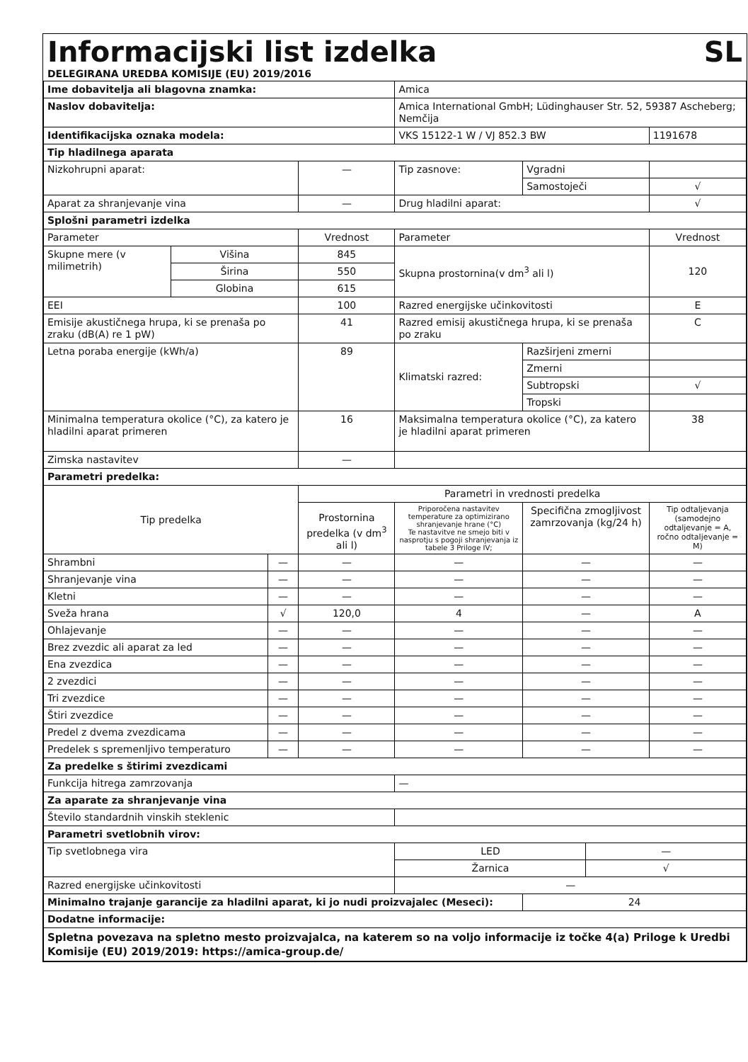Informacijski list izdelka SL
DELEGIRANA UREDBA KOMISIJE (EU) 2019/2016
| Ime dobavitelja ali blagovna znamka: | | | | Amica | | | |
| Naslov dobavitelja: | | | | Amica International GmbH; Lüdinghauser Str. 52, 59387 Ascheberg; Nemčija | | | |
| Identifikacijska oznaka modela: | | | | VKS 15122-1 W / VJ 852.3 BW | | | 1191678 |
| Tip hladilnega aparata | | | | | | | |
| Nizkohrupni aparat: | | | — | Tip zasnove: | Vgradni | | |
| | | | | | Samostoječi | | √ |
| Aparat za shranjevanje vina | | | — | Drug hladilni aparat: | | | √ |
| Splošni parametri izdelka | | | | | | | |
| Parameter | | | Vrednost | Parameter | | | Vrednost |
| Skupne mere (v milimetrih) | Višina | | 845 | Skupna prostornina(v dm<sup>3</sup> ali l) | | | 120 |
| | Širina | | 550 | | | | |
| | Globina | | 615 | | | | |
| EEI | | | 100 | Razred energijske učinkovitosti | | | E |
| Emisije akustičnega hrupa, ki se prenaša po zraku (dB(A) re 1 pW) | | | 41 | Razred emisij akustičnega hrupa, ki se prenaša po zraku | | | C |
| Letna poraba energije (kWh/a) | | | 89 | Klimatski razred: | Razširjeni zmerni | | |
| | | | | | Zmerni | | |
| | | | | | Subtropski | | √ |
| | | | | | Tropski | | |
| Minimalna temperatura okolice (°C), za katero je hladilni aparat primeren | | | 16 | Maksimalna temperatura okolice (°C), za katero je hladilni aparat primeren | | | 38 |
| Zimska nastavitev | | | — | | | | |
| Parametri predelka: | | | | | | | |
| Tip predelka | | | Parametri in vrednosti predelka | | | | |
| | | | Prostornina predel­ka (v dm<sup>3</sup> ali l) | Priporočena nastavitev temperature za optimizirano shranjevanje hrane (°C) Te nastavitve ne smejo biti v nasprotju s pogoji shranjevanja iz tabele 3 Priloge IV; | Specifična zmogljivost zamrzovanja (kg/24 h) | | Tip odtaljevanja (samo­dejno odtaljevanje = A, ročno odtaljevanje = M) |
| Shrambni | | — | — | — | — | | — |
| Shranjevanje vina | | — | — | — | — | | — |
| Kletni | | — | — | — | — | | — |
| Sveža hrana | | √ | 120,0 | 4 | — | | A |
| Ohlajevanje | | — | — | — | — | | — |
| Brez zvezdic ali aparat za led | | — | — | — | — | | — |
| Ena zvezdica | | — | — | — | — | | — |
| 2 zvezdici | | — | — | — | — | | — |
| Tri zvezdice | | — | — | — | — | | — |
| Štiri zvezdice | | — | — | — | — | | — |
| Predel z dvema zvezdicama | | — | — | — | — | | — |
| Predelek s spremenljivo temperaturo | | — | — | — | — | | — |
| Za predelke s štirimi zvezdicami | | | | | | | |
| Funkcija hitrega zamrzovanja | | | | — | | | |
| Za aparate za shranjevanje vina | | | | | | | |
| Število standardnih vinskih steklenic | | | | | | | |
| Parametri svetlobnih virov: | | | | | | | |
| Tip svetlobnega vira | | | | LED | | — | |
| | | | | Žarnica | | √ | |
| Razred energijske učinkovitosti | | | | — | | | |
| Minimalno trajanje garancije za hladilni aparat, ki jo nudi proizvajalec (Meseci): | | | | | 24 | | |
| Dodatne informacije: | | | | | | | |
| Spletna povezava na spletno mesto proizvajalca, na katerem so na voljo informacije iz točke 4(a) Priloge k Uredbi Komisije (EU) 2019/2019: https://amica-group.de/ | | | | | | | |